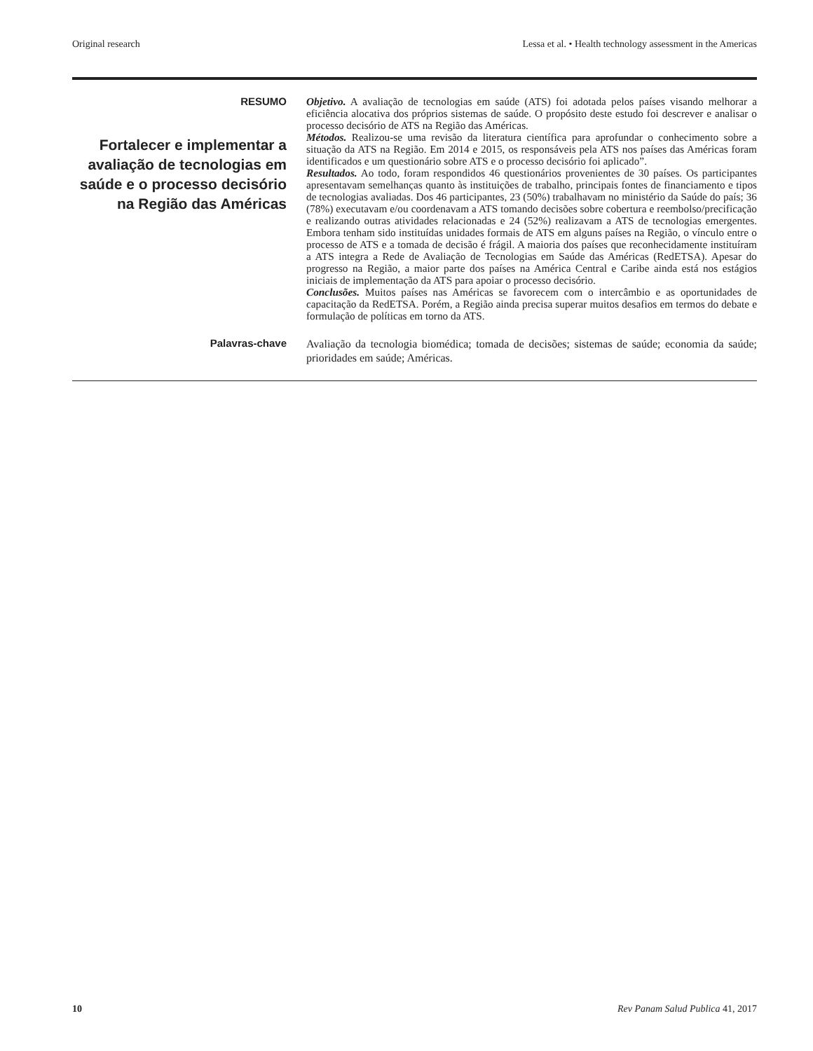Original research Lessa et al. • Health technology assessment in the Americas
RESUMO
Fortalecer e implementar a avaliação de tecnologias em saúde e o processo decisório na Região das Américas
Objetivo. A avaliação de tecnologias em saúde (ATS) foi adotada pelos países visando melhorar a eficiência alocativa dos próprios sistemas de saúde. O propósito deste estudo foi descrever e analisar o processo decisório de ATS na Região das Américas.
Métodos. Realizou-se uma revisão da literatura científica para aprofundar o conhecimento sobre a situação da ATS na Região. Em 2014 e 2015, os responsáveis pela ATS nos países das Américas foram identificados e um questionário sobre ATS e o processo decisório foi aplicado”.
Resultados. Ao todo, foram respondidos 46 questionários provenientes de 30 países. Os participantes apresentavam semelhanças quanto às instituições de trabalho, principais fontes de financiamento e tipos de tecnologias avaliadas. Dos 46 participantes, 23 (50%) trabalhavam no ministério da Saúde do país; 36 (78%) executavam e/ou coordenavam a ATS tomando decisões sobre cobertura e reembolso/precificação e realizando outras atividades relacionadas e 24 (52%) realizavam a ATS de tecnologias emergentes. Embora tenham sido instituídas unidades formais de ATS em alguns países na Região, o vínculo entre o processo de ATS e a tomada de decisão é frágil. A maioria dos países que reconhecidamente instituíram a ATS integra a Rede de Avaliação de Tecnologias em Saúde das Américas (RedETSA). Apesar do progresso na Região, a maior parte dos países na América Central e Caribe ainda está nos estágios iniciais de implementação da ATS para apoiar o processo decisório.
Conclusões. Muitos países nas Américas se favorecem com o intercâmbio e as oportunidades de capacitação da RedETSA. Porém, a Região ainda precisa superar muitos desafios em termos do debate e formulação de políticas em torno da ATS.
Palavras-chave
Avaliação da tecnologia biomédica; tomada de decisões; sistemas de saúde; economia da saúde; prioridades em saúde; Américas.
10 Rev Panam Salud Publica 41, 2017